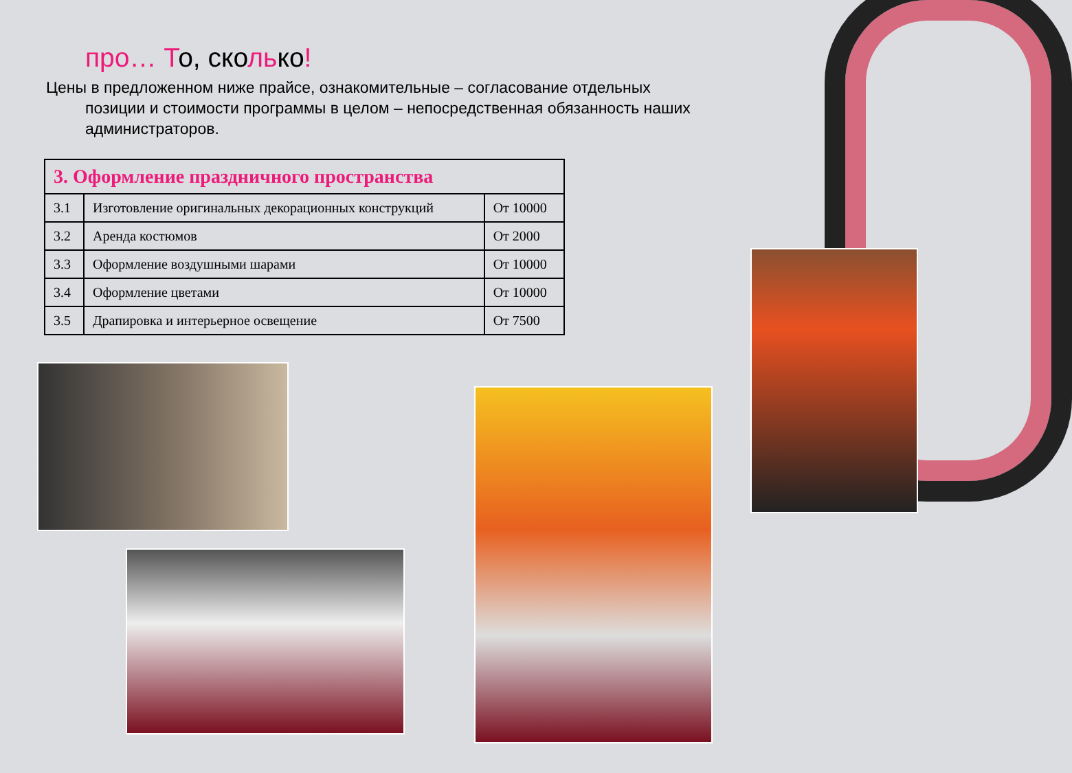про… То, сколько!
Цены в предложенном ниже прайсе, ознакомительные – согласование отдельных
позиции и стоимости программы в целом – непосредственная обязанность наших администраторов.
| 3. Оформление праздничного пространства | | |
| --- | --- | --- |
| 3.1 | Изготовление оригинальных декорационных конструкций | От 10000 |
| 3.2 | Аренда костюмов | От 2000 |
| 3.3 | Оформление воздушными шарами | От 10000 |
| 3.4 | Оформление цветами | От 10000 |
| 3.5 | Драпировка и интерьерное освещение | От 7500 |